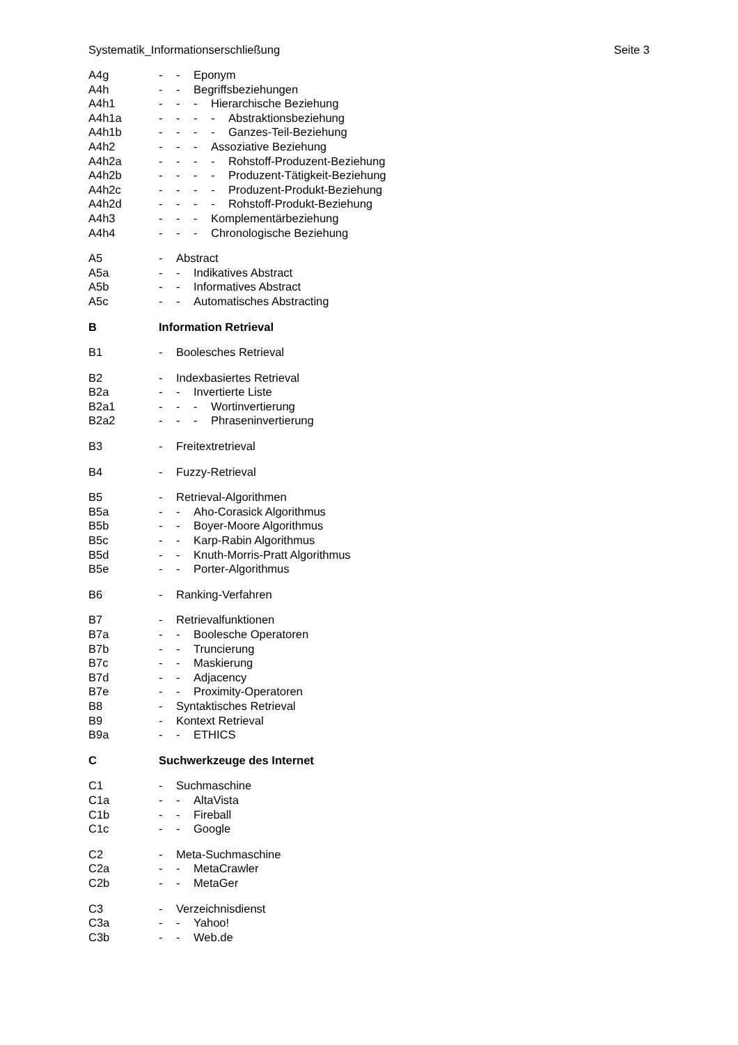Systematik_Informationserschließung Seite 3
A4g - - Eponym
A4h - - Begriffsbeziehungen
A4h1 - - - Hierarchische Beziehung
A4h1a - - - - Abstraktionsbeziehung
A4h1b - - - - Ganzes-Teil-Beziehung
A4h2 - - - Assoziative Beziehung
A4h2a - - - - Rohstoff-Produzent-Beziehung
A4h2b - - - - Produzent-Tätigkeit-Beziehung
A4h2c - - - - Produzent-Produkt-Beziehung
A4h2d - - - - Rohstoff-Produkt-Beziehung
A4h3 - - - Komplementärbeziehung
A4h4 - - - Chronologische Beziehung
A5 - Abstract
A5a - - Indikatives Abstract
A5b - - Informatives Abstract
A5c - - Automatisches Abstracting
B Information Retrieval
B1 - Boolesches Retrieval
B2 - Indexbasiertes Retrieval
B2a - - Invertierte Liste
B2a1 - - - Wortinvertierung
B2a2 - - - Phraseninvertierung
B3 - Freitextretrieval
B4 - Fuzzy-Retrieval
B5 - Retrieval-Algorithmen
B5a - - Aho-Corasick Algorithmus
B5b - - Boyer-Moore Algorithmus
B5c - - Karp-Rabin Algorithmus
B5d - - Knuth-Morris-Pratt Algorithmus
B5e - - Porter-Algorithmus
B6 - Ranking-Verfahren
B7 - Retrievalfunktionen
B7a - - Boolesche Operatoren
B7b - - Truncierung
B7c - - Maskierung
B7d - - Adjacency
B7e - - Proximity-Operatoren
B8 - Syntaktisches Retrieval
B9 - Kontext Retrieval
B9a - - ETHICS
C Suchwerkzeuge des Internet
C1 - Suchmaschine
C1a - - AltaVista
C1b - - Fireball
C1c - - Google
C2 - Meta-Suchmaschine
C2a - - MetaCrawler
C2b - - MetaGer
C3 - Verzeichnisdienst
C3a - - Yahoo!
C3b - - Web.de